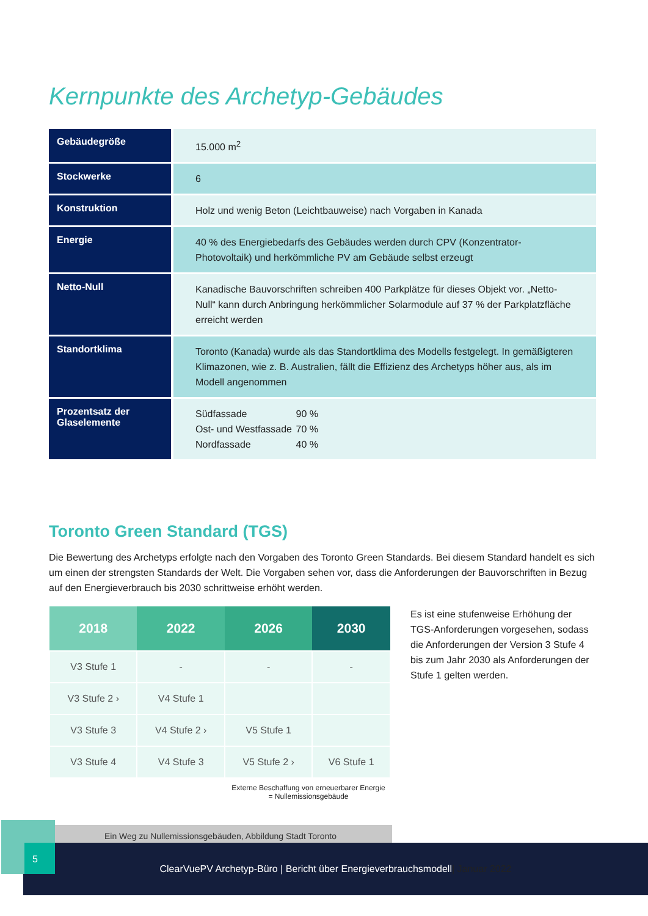Kernpunkte des Archetyp-Gebäudes
| Gebäudegröße | 15.000 m<sup>2</sup> |
| Stockwerke | 6 |
| Konstruktion | Holz und wenig Beton (Leichtbauweise) nach Vorgaben in Kanada |
| Energie | 40 % des Energiebedarfs des Gebäudes werden durch CPV (Konzentrator-Photovoltaik) und herkömmliche PV am Gebäude selbst erzeugt |
| Netto-Null | Kanadische Bauvorschriften schreiben 400 Parkplätze für dieses Objekt vor. „Netto-Null“ kann durch Anbringung herkömmlicher Solarmodule auf 37 % der Parkplatzfläche erreicht werden |
| Standortklima | Toronto (Kanada) wurde als das Standortklima des Modells festgelegt. In gemäßigteren Klimazonen, wie z. B. Australien, fällt die Effizienz des Archetyps höher aus, als im Modell angenommen |
| Prozentsatz der Glaselemente | / Südfassade / 90 % / / Ost- und Westfassade / 70 % / / Nordfassade / 40 % / |
Toronto Green Standard (TGS)
Die Bewertung des Archetyps erfolgte nach den Vorgaben des Toronto Green Standards. Bei diesem Standard handelt es sich um einen der strengsten Standards der Welt. Die Vorgaben sehen vor, dass die Anforderungen der Bauvorschriften in Bezug auf den Energieverbrauch bis 2030 schrittweise erhöht werden.
| 2018 | 2022 | 2026 | 2030 |
| --- | --- | --- | --- |
| V3 Stufe 1 | - | - | - |
| V3 Stufe 2 › | V4 Stufe 1 | | |
| V3 Stufe 3 | V4 Stufe 2 › | V5 Stufe 1 | |
| V3 Stufe 4 | V4 Stufe 3 | V5 Stufe 2 › | V6 Stufe 1 |
Externe Beschaffung von erneuerbarer Energie
= Nullemissionsgebäude
Ein Weg zu Nullemissionsgebäuden, Abbildung Stadt Toronto
Es ist eine stufenweise Erhöhung der TGS-Anforderungen vorgesehen, sodass die Anforderungen der Version 3 Stufe 4 bis zum Jahr 2030 als Anforderungen der Stufe 1 gelten werden.
ClearVuePV Archetyp-Büro | Bericht über Energieverbrauchsmodell | Januar 2022
5